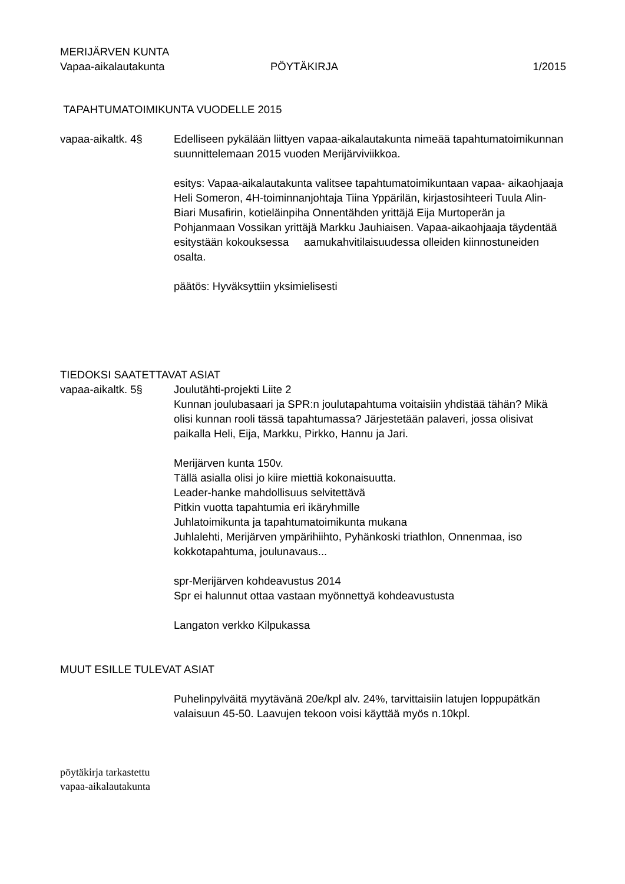MERIJÄRVEN KUNTA
Vapaa-aikalautakunta PÖYTÄKIRJA 1/2015
TAPAHTUMATOIMIKUNTA VUODELLE 2015
vapaa-aikaltk. 4§ Edelliseen pykälään liittyen vapaa-aikalautakunta nimeää tapahtumatoimikunnan suunnittelemaan 2015 vuoden Merijärviviikkoa.
esitys: Vapaa-aikalautakunta valitsee tapahtumatoimikuntaan vapaa- aikaohjaaja Heli Someron, 4H-toiminnanjohtaja Tiina Yppärilän, kirjastosihteeri Tuula Alin-Biari Musafirin, kotieläinpiha Onnentähden yrittäjä Eija Murtoperän ja Pohjanmaan Vossikan yrittäjä Markku Jauhiaisen. Vapaa-aikaohjaaja täydentää esitystään kokouksessa aamukahvitilaisuudessa olleiden kiinnostuneiden osalta.
päätös: Hyväksyttiin yksimielisesti
TIEDOKSI SAATETTAVAT ASIAT
vapaa-aikaltk. 5§ Joulutähti-projekti Liite 2
Kunnan joulubasaari ja SPR:n joulutapahtuma voitaisiin yhdistää tähän? Mikä olisi kunnan rooli tässä tapahtumassa? Järjestetään palaveri, jossa olisivat paikalla Heli, Eija, Markku, Pirkko, Hannu ja Jari.
Merijärven kunta 150v.
Tällä asialla olisi jo kiire miettiä kokonaisuutta.
Leader-hanke mahdollisuus selvitettävä
Pitkin vuotta tapahtumia eri ikäryhmille
Juhlatoimikunta ja tapahtumatoimikunta mukana
Juhlalehti, Merijärven ympärihiihto, Pyhänkoski triathlon, Onnenmaa, iso kokkotapahtuma, joulunavaus...
spr-Merijärven kohdeavustus 2014
Spr ei halunnut ottaa vastaan myönnettyä kohdeavustusta
Langaton verkko Kilpukassa
MUUT ESILLE TULEVAT ASIAT
Puhelinpylväitä myytävänä 20e/kpl alv. 24%, tarvittaisiin latujen loppupätkän valaisuun 45-50. Laavujen tekoon voisi käyttää myös n.10kpl.
pöytäkirja tarkastettu
vapaa-aikalautakunta